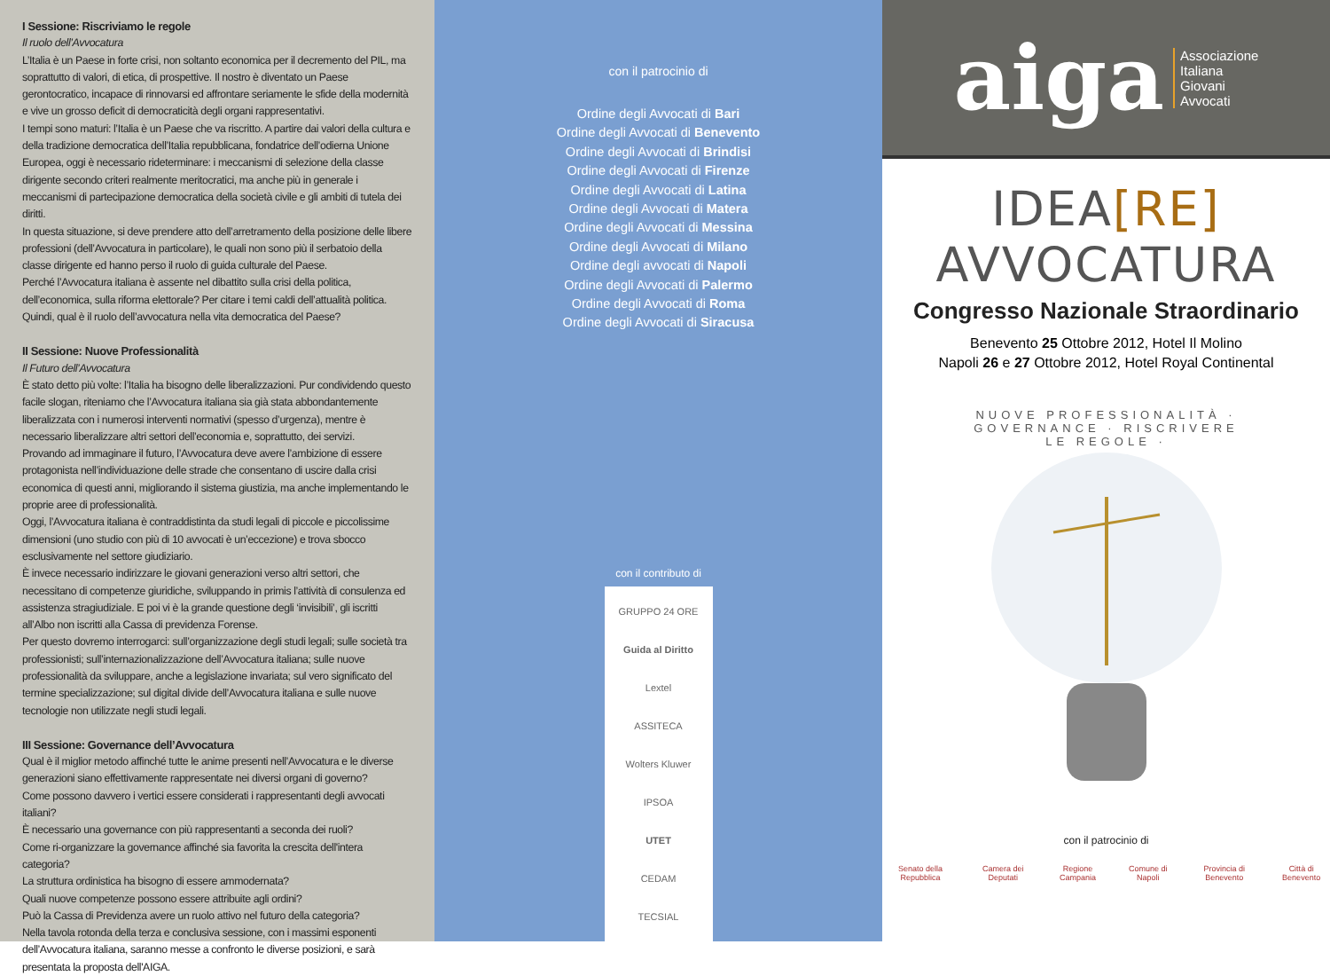I Sessione: Riscriviamo le regole
Il ruolo dell’Avvocatura
L’Italia è un Paese in forte crisi, non soltanto economica per il decremento del PIL, ma soprattutto di valori, di etica, di prospettive. Il nostro è diventato un Paese gerontocratico, incapace di rinnovarsi ed affrontare seriamente le sfide della modernità e vive un grosso deficit di democraticità degli organi rappresentativi.
I tempi sono maturi: l’Italia è un Paese che va riscritto. A partire dai valori della cultura e della tradizione democratica dell’Italia repubblicana, fondatrice dell’odierna Unione Europea, oggi è necessario rideterminare: i meccanismi di selezione della classe dirigente secondo criteri realmente meritocratici, ma anche più in generale i meccanismi di partecipazione democratica della società civile e gli ambiti di tutela dei diritti.
In questa situazione, si deve prendere atto dell’arretramento della posizione delle libere professioni (dell’Avvocatura in particolare), le quali non sono più il serbatoio della classe dirigente ed hanno perso il ruolo di guida culturale del Paese.
Perché l’Avvocatura italiana è assente nel dibattito sulla crisi della politica, dell’economica, sulla riforma elettorale? Per citare i temi caldi dell’attualità politica. Quindi, qual è il ruolo dell’avvocatura nella vita democratica del Paese?
II Sessione: Nuove Professionalità
Il Futuro dell’Avvocatura
È stato detto più volte: l’Italia ha bisogno delle liberalizzazioni. Pur condividendo questo facile slogan, riteniamo che l’Avvocatura italiana sia già stata abbondantemente liberalizzata con i numerosi interventi normativi (spesso d’urgenza), mentre è necessario liberalizzare altri settori dell’economia e, soprattutto, dei servizi.
Provando ad immaginare il futuro, l’Avvocatura deve avere l’ambizione di essere protagonista nell’individuazione delle strade che consentano di uscire dalla crisi economica di questi anni, migliorando il sistema giustizia, ma anche implementando le proprie aree di professionalità.
Oggi, l’Avvocatura italiana è contraddistinta da studi legali di piccole e piccolissime dimensioni (uno studio con più di 10 avvocati è un’eccezione) e trova sbocco esclusivamente nel settore giudiziario.
È invece necessario indirizzare le giovani generazioni verso altri settori, che necessitano di competenze giuridiche, sviluppando in primis l’attività di consulenza ed assistenza stragiudiziale. E poi vi è la grande questione degli ‘invisibili’, gli iscritti all’Albo non iscritti alla Cassa di previdenza Forense.
Per questo dovremo interrogarci: sull’organizzazione degli studi legali; sulle società tra professionisti; sull’internazionalizzazione dell’Avvocatura italiana; sulle nuove professionalità da sviluppare, anche a legislazione invariata; sul vero significato del termine specializzazione; sul digital divide dell’Avvocatura italiana e sulle nuove tecnologie non utilizzate negli studi legali.
III Sessione: Governance dell’Avvocatura
Qual è il miglior metodo affinché tutte le anime presenti nell’Avvocatura e le diverse generazioni siano effettivamente rappresentate nei diversi organi di governo?
Come possono davvero i vertici essere considerati i rappresentanti degli avvocati italiani?
È necessario una governance con più rappresentanti a seconda dei ruoli?
Come ri-organizzare la governance affinché sia favorita la crescita dell'intera categoria?
La struttura ordinistica ha bisogno di essere ammodernata?
Quali nuove competenze possono essere attribuite agli ordini?
Può la Cassa di Previdenza avere un ruolo attivo nel futuro della categoria?
Nella tavola rotonda della terza e conclusiva sessione, con i massimi esponenti dell’Avvocatura italiana, saranno messe a confronto le diverse posizioni, e sarà presentata la proposta dell'AIGA.
con il patrocinio di
Ordine degli Avvocati di Bari
Ordine degli Avvocati di Benevento
Ordine degli Avvocati di Brindisi
Ordine degli Avvocati di Firenze
Ordine degli Avvocati di Latina
Ordine degli Avvocati di Matera
Ordine degli Avvocati di Messina
Ordine degli Avvocati di Milano
Ordine degli avvocati di Napoli
Ordine degli Avvocati di Palermo
Ordine degli Avvocati di Roma
Ordine degli Avvocati di Siracusa
con il contributo di
GRUPPO 24 ORE
Guida al Diritto
Lextel
ASSITECA
Wolters Kluwer
IPSOA
UTET
CEDAM
TECSIAL
aiga
Associazione
Italiana
Giovani
Avvocati
IDEA[RE] AVVOCATURA
Congresso Nazionale Straordinario
Benevento 25 Ottobre 2012, Hotel Il Molino
Napoli 26 e 27 Ottobre 2012, Hotel Royal Continental
NUOVE PROFESSIONALITÀ · GOVERNANCE · RISCRIVERE LE REGOLE ·
con il patrocinio di
Senato della Repubblica Camera dei Deputati Regione Campania Comune di Napoli Provincia di Benevento Città di Benevento